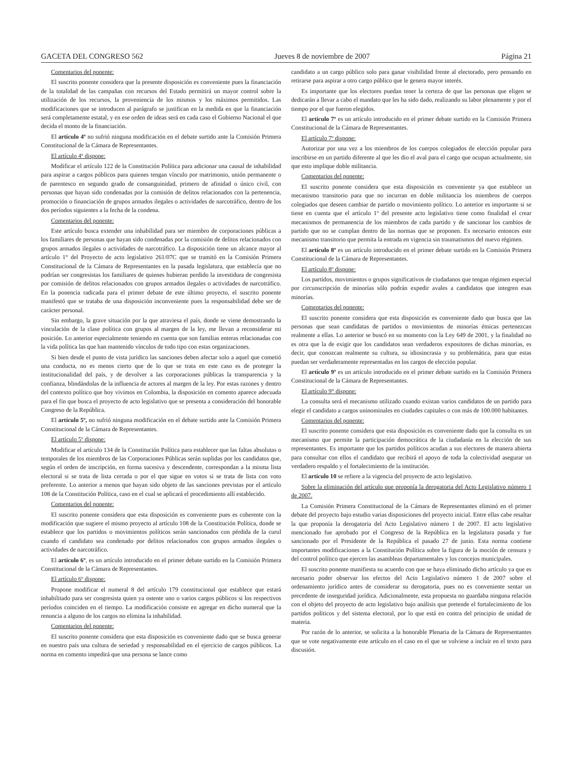GACETA DEL CONGRESO 562 Jueves 8 de noviembre de 2007 Página 21
Comentarios del ponente:
El suscrito ponente considera que la presente disposición es conveniente pues la financiación de la totalidad de las campañas con recursos del Estado permitirá un mayor control sobre la utilización de los recursos, la proveniencia de los mismos y los máximos permitidos. Las modificaciones que se introducen al parágrafo se justifican en la medida en que la financiación será completamente estatal, y en ese orden de ideas será en cada caso el Gobierno Nacional el que decida el monto de la financiación.
El artículo 4º no sufrió ninguna modificación en el debate surtido ante la Comisión Primera Constitucional de la Cámara de Representantes.
El artículo 4º dispone:
Modificar el artículo 122 de la Constitución Política para adicionar una causal de inhabilidad para aspirar a cargos públicos para quienes tengan vínculo por matrimonio, unión permanente o de parentesco en segundo grado de consanguinidad, primero de afinidad o único civil, con personas que hayan sido condenadas por la comisión de delitos relacionados con la pertenencia, promoción o financiación de grupos armados ilegales o actividades de narcotráfico, dentro de los dos períodos siguientes a la fecha de la condena.
Comentarios del ponente:
Este artículo busca extender una inhabilidad para ser miembro de corporaciones públicas a los familiares de personas que hayan sido condenadas por la comisión de delitos relacionados con grupos armados ilegales o actividades de narcotráfico. La disposición tiene un alcance mayor al artículo 1° del Proyecto de acto legislativo 261/07C que se tramitó en la Comisión Primera Constitucional de la Cámara de Representantes en la pasada legislatura, que establecía que no podrían ser congresistas los familiares de quienes hubieran perdido la investidura de congresista por comisión de delitos relacionados con grupos armados ilegales o actividades de narcotráfico. En la ponencia radicada para el primer debate de este último proyecto, el suscrito ponente manifestó que se trataba de una disposición inconveniente pues la responsabilidad debe ser de carácter personal.
Sin embargo, la grave situación por la que atraviesa el país, donde se viene demostrando la vinculación de la clase política con grupos al margen de la ley, me llevan a reconsiderar mi posición. Lo anterior especialmente teniendo en cuenta que son familias enteras relacionadas con la vida política las que han mantenido vínculos de todo tipo con estas organizaciones.
Si bien desde el punto de vista jurídico las sanciones deben afectar solo a aquel que cometió una conducta, no es menos cierto que de lo que se trata en este caso es de proteger la institucionalidad del país, y de devolver a las corporaciones públicas la transparencia y la confianza, blindándolas de la influencia de actores al margen de la ley. Por estas razones y dentro del contexto político que hoy vivimos en Colombia, la disposición en comento aparece adecuada para el fin que busca el proyecto de acto legislativo que se presenta a consideración del honorable Congreso de la República.
El artículo 5º, no sufrió ninguna modificación en el debate surtido ante la Comisión Primera Constitucional de la Cámara de Representantes.
El artículo 5º dispone:
Modificar el artículo 134 de la Constitución Política para establecer que las faltas absolutas o temporales de los miembros de las Corporaciones Públicas serán suplidas por los candidatos que, según el orden de inscripción, en forma sucesiva y descendente, correspondan a la misma lista electoral si se trata de lista cerrada o por el que sigue en votos si se trata de lista con voto preferente. Lo anterior a menos que hayan sido objeto de las sanciones previstas por el artículo 108 de la Constitución Política, caso en el cual se aplicará el procedimiento allí establecido.
Comentarios del ponente:
El suscrito ponente considera que esta disposición es conveniente pues es coherente con la modificación que sugiere el mismo proyecto al artículo 108 de la Constitución Política, donde se establece que los partidos o movimientos políticos serán sancionados con pérdida de la curul cuando el candidato sea condenado por delitos relacionados con grupos armados ilegales o actividades de narcotráfico.
El artículo 6º, es un artículo introducido en el primer debate surtido en la Comisión Primera Constitucional de la Cámara de Representantes.
El artículo 6º dispone:
Propone modificar el numeral 8 del artículo 179 constitucional que establece que estará inhabilitado para ser congresista quien ya ostente uno o varios cargos públicos si los respectivos períodos coinciden en el tiempo. La modificación consiste en agregar en dicho numeral que la renuncia a alguno de los cargos no elimina la inhabilidad.
Comentarios del ponente:
El suscrito ponente considera que esta disposición es conveniente dado que se busca generar en nuestro país una cultura de seriedad y responsabilidad en el ejercicio de cargos públicos. La norma en comento impedirá que una persona se lance como
candidato a un cargo público solo para ganar visibilidad frente al electorado, pero pensando en retirarse para aspirar a otro cargo público que le genera mayor interés.
Es importante que los electores puedan tener la certeza de que las personas que eligen se dedicarán a llevar a cabo el mandato que les ha sido dado, realizando su labor plenamente y por el tiempo por el que fueron elegidos.
El artículo 7º es un artículo introducido en el primer debate surtido en la Comisión Primera Constitucional de la Cámara de Representantes.
El artículo 7º dispone:
Autorizar por una vez a los miembros de los cuerpos colegiados de elección popular para inscribirse en un partido diferente al que les dio el aval para el cargo que ocupan actualmente, sin que esto implique doble militancia.
Comentarios del ponente:
El suscrito ponente considera que esta disposición es conveniente ya que establece un mecanismo transitorio para que no incurran en doble militancia los miembros de cuerpos colegiados que deseen cambiar de partido o movimiento político. Lo anterior es importante si se tiene en cuenta que el artículo 1º del presente acto legislativo tiene como finalidad el crear mecanismos de permanencia de los miembros de cada partido y de sancionar los cambios de partido que no se cumplan dentro de las normas que se proponen. Es necesario entonces este mecanismo transitorio que permita la entrada en vigencia sin traumatismos del nuevo régimen.
El artículo 8º es un artículo introducido en el primer debate surtido en la Comisión Primera Constitucional de la Cámara de Representantes.
El artículo 8º dispone:
Los partidos, movimientos o grupos significativos de ciudadanos que tengan régimen especial por circunscripción de minorías sólo podrán expedir avales a candidatos que integren esas minorías.
Comentarios del ponente:
El suscrito ponente considera que esta disposición es conveniente dado que busca que las personas que sean candidatas de partidos o movimientos de minorías étnicas pertenezcan realmente a ellas. Lo anterior se buscó en su momento con la Ley 649 de 2001, y la finalidad no es otra que la de exigir que los candidatos sean verdaderos expositores de dichas minorías, es decir, que conozcan realmente su cultura, su idiosincrasia y su problemática, para que estas puedan ser verdaderamente representadas en los cargos de elección popular.
El artículo 9º es un artículo introducido en el primer debate surtido en la Comisión Primera Constitucional de la Cámara de Representantes.
El artículo 9° dispone:
La consulta será el mecanismo utilizado cuando existan varios candidatos de un partido para elegir el candidato a cargos uninominales en ciudades capitales o con más de 100.000 habitantes.
Comentarios del ponente:
El suscrito ponente considera que esta disposición es conveniente dado que la consulta es un mecanismo que permite la participación democrática de la ciudadanía en la elección de sus representantes. Es importante que los partidos políticos acudan a sus electores de manera abierta para consultar con ellos el candidato que recibirá el apoyo de toda la colectividad asegurar un verdadero respaldo y el fortalecimiento de la institución.
El artículo 10 se refiere a la vigencia del proyecto de acto legislativo.
Sobre la eliminación del artículo que proponía la derogatoria del Acto Legislativo número 1 de 2007.
La Comisión Primera Constitucional de la Cámara de Representantes eliminó en el primer debate del proyecto bajo estudio varias disposiciones del proyecto inicial. Entre ellas cabe resaltar la que proponía la derogatoria del Acto Legislativo número 1 de 2007. El acto legislativo mencionado fue aprobado por el Congreso de la República en la legislatura pasada y fue sancionado por el Presidente de la República el pasado 27 de junio. Esta norma contiene importantes modificaciones a la Constitución Política sobre la figura de la moción de censura y del control político que ejercen las asambleas departamentales y los concejos municipales.
El suscrito ponente manifiesta su acuerdo con que se haya eliminado dicho artículo ya que es necesario poder observar los efectos del Acto Legislativo número 1 de 2007 sobre el ordenamiento jurídico antes de considerar su derogatoria, pues no es conveniente sentar un precedente de inseguridad jurídica. Adicionalmente, esta propuesta no guardaba ninguna relación con el objeto del proyecto de acto legislativo bajo análisis que pretende el fortalecimiento de los partidos políticos y del sistema electoral, por lo que está en contra del principio de unidad de materia.
Por razón de lo anterior, se solicita a la honorable Plenaria de la Cámara de Representantes que se vote negativamente este artículo en el caso en el que se volviese a incluir en el texto para discusión.